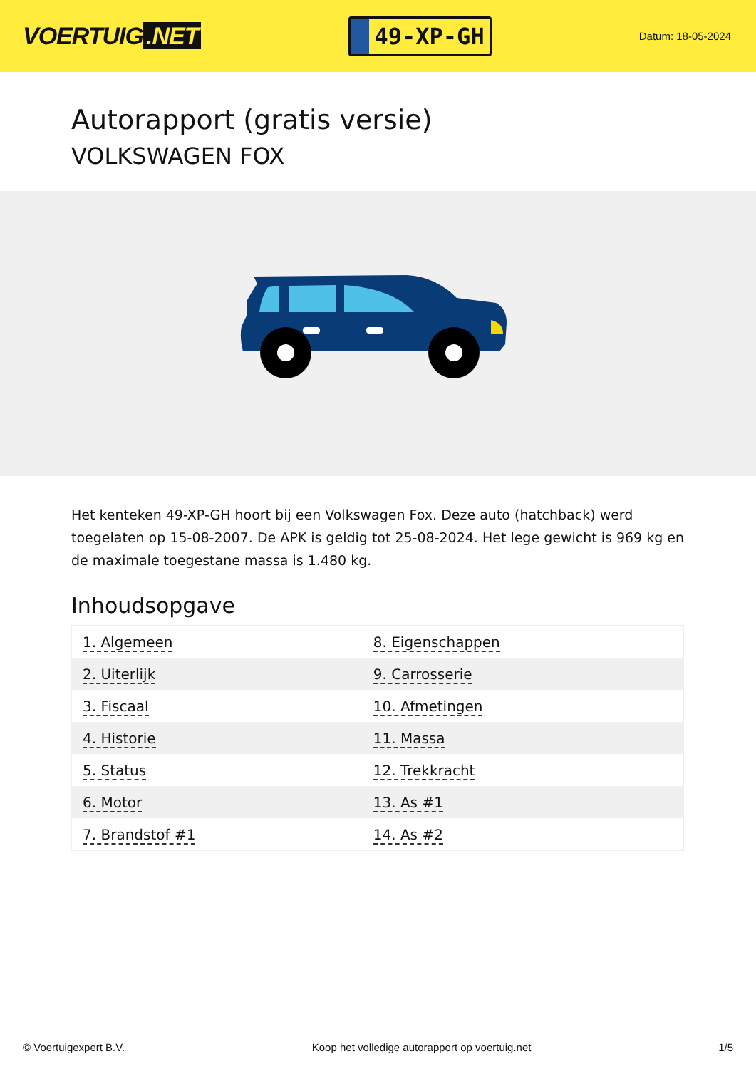VOERTUIG.NET
49-XP-GH
Datum: 18-05-2024
Autorapport (gratis versie)
VOLKSWAGEN FOX
Het kenteken 49-XP-GH hoort bij een Volkswagen Fox. Deze auto (hatchback) werd toegelaten op 15-08-2007. De APK is geldig tot 25-08-2024. Het lege gewicht is 969 kg en de maximale toegestane massa is 1.480 kg.
Inhoudsopgave
| 1. Algemeen | 8. Eigenschappen |
| 2. Uiterlijk | 9. Carrosserie |
| 3. Fiscaal | 10. Afmetingen |
| 4. Historie | 11. Massa |
| 5. Status | 12. Trekkracht |
| 6. Motor | 13. As #1 |
| 7. Brandstof #1 | 14. As #2 |
© Voertuigexpert B.V. Koop het volledige autorapport op voertuig.net 1/5